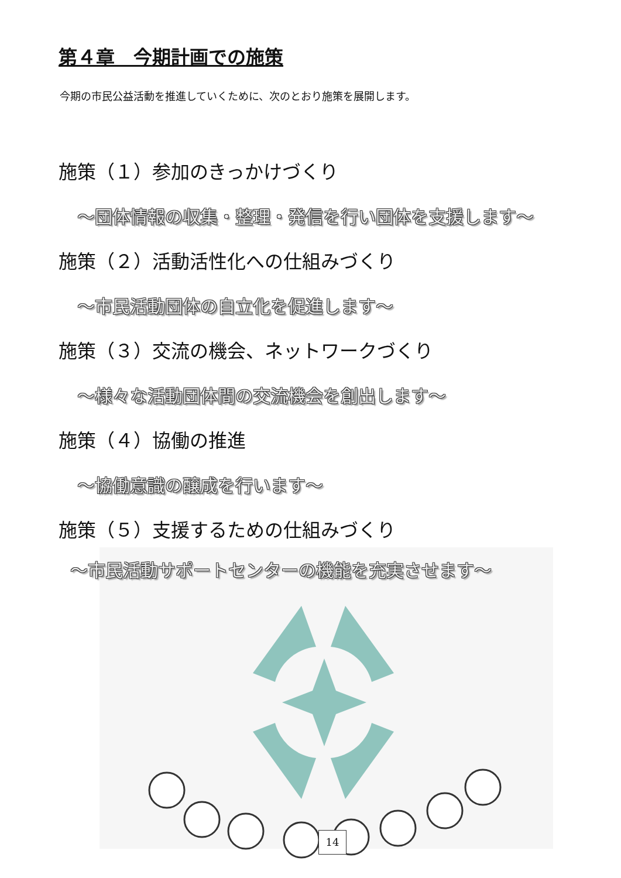第４章　今期計画での施策
今期の市民公益活動を推進していくために、次のとおり施策を展開します。
施策（１）参加のきっかけづくり
～団体情報の収集・整理・発信を行い団体を支援します～
施策（２）活動活性化への仕組みづくり
～市民活動団体の自立化を促進します～
施策（３）交流の機会、ネットワークづくり
～様々な活動団体間の交流機会を創出します～
施策（４）協働の推進
～協働意識の醸成を行います～
施策（５）支援するための仕組みづくり
～市民活動サポートセンターの機能を充実させます～
14